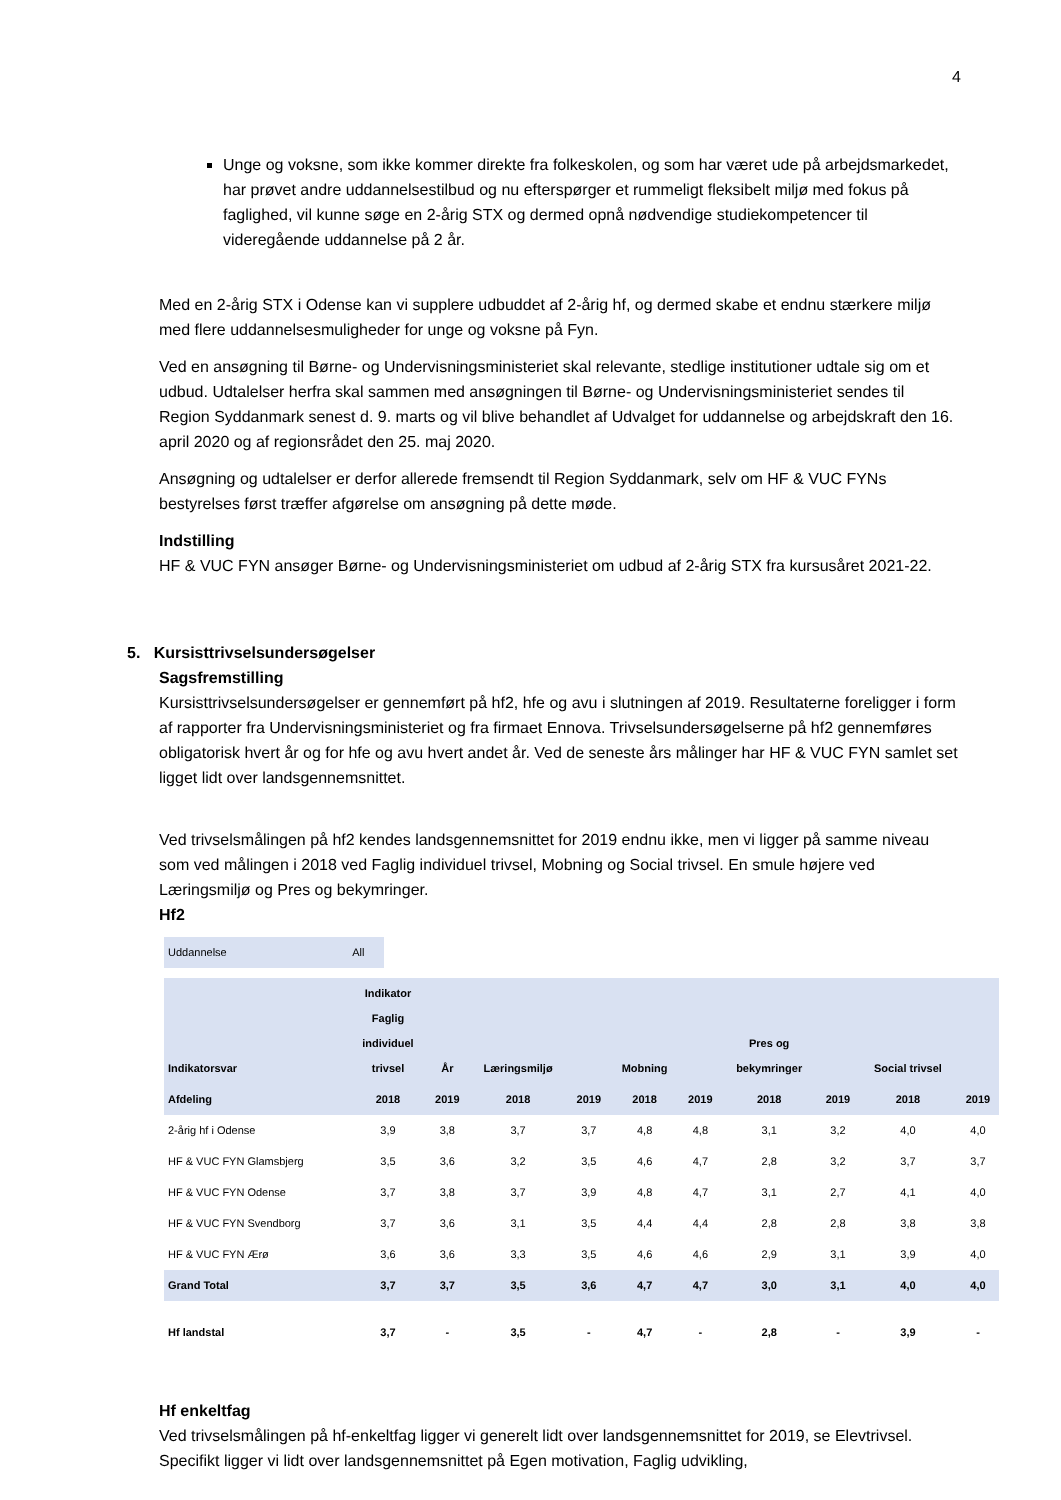4
Unge og voksne, som ikke kommer direkte fra folkeskolen, og som har været ude på arbejdsmarkedet, har prøvet andre uddannelsestilbud og nu efterspørger et rummeligt fleksibelt miljø med fokus på faglighed, vil kunne søge en 2-årig STX og dermed opnå nødvendige studiekompetencer til videregående uddannelse på 2 år.
Med en 2-årig STX i Odense kan vi supplere udbuddet af 2-årig hf, og dermed skabe et endnu stærkere miljø med flere uddannelsesmuligheder for unge og voksne på Fyn.
Ved en ansøgning til Børne- og Undervisningsministeriet skal relevante, stedlige institutioner udtale sig om et udbud. Udtalelser herfra skal sammen med ansøgningen til Børne- og Undervisningsministeriet sendes til Region Syddanmark senest d. 9. marts og vil blive behandlet af Udvalget for uddannelse og arbejdskraft den 16. april 2020 og af regionsrådet den 25. maj 2020.
Ansøgning og udtalelser er derfor allerede fremsendt til Region Syddanmark, selv om HF & VUC FYNs bestyrelses først træffer afgørelse om ansøgning på dette møde.
Indstilling
HF & VUC FYN ansøger Børne- og Undervisningsministeriet om udbud af 2-årig STX fra kursusåret 2021-22.
5. Kursisttrivselsundersøgelser
Sagsfremstilling
Kursisttrivselsundersøgelser er gennemført på hf2, hfe og avu i slutningen af 2019. Resultaterne foreligger i form af rapporter fra Undervisningsministeriet og fra firmaet Ennova. Trivselsundersøgelserne på hf2 gennemføres obligatorisk hvert år og for hfe og avu hvert andet år. Ved de seneste års målinger har HF & VUC FYN samlet set ligget lidt over landsgennemsnittet.
Ved trivselsmålingen på hf2 kendes landsgennemsnittet for 2019 endnu ikke, men vi ligger på samme niveau som ved målingen i 2018 ved Faglig individuel trivsel, Mobning og Social trivsel. En smule højere ved Læringsmiljø og Pres og bekymringer.
Hf2
| Uddannelse | All |
| Indikatorsvar | Indikator Faglig individuel trivsel | År | Læringsmiljø | | Mobning | | Pres og bekymringer | | Social trivsel | |
| --- | --- | --- | --- | --- | --- | --- | --- | --- | --- | --- |
| Afdeling | 2018 | 2019 | 2018 | 2019 | 2018 | 2019 | 2018 | 2019 | 2018 | 2019 |
| 2-årig hf i Odense | 3,9 | 3,8 | 3,7 | 3,7 | 4,8 | 4,8 | 3,1 | 3,2 | 4,0 | 4,0 |
| HF & VUC FYN Glamsbjerg | 3,5 | 3,6 | 3,2 | 3,5 | 4,6 | 4,7 | 2,8 | 3,2 | 3,7 | 3,7 |
| HF & VUC FYN Odense | 3,7 | 3,8 | 3,7 | 3,9 | 4,8 | 4,7 | 3,1 | 2,7 | 4,1 | 4,0 |
| HF & VUC FYN Svendborg | 3,7 | 3,6 | 3,1 | 3,5 | 4,4 | 4,4 | 2,8 | 2,8 | 3,8 | 3,8 |
| HF & VUC FYN Ærø | 3,6 | 3,6 | 3,3 | 3,5 | 4,6 | 4,6 | 2,9 | 3,1 | 3,9 | 4,0 |
| Grand Total | 3,7 | 3,7 | 3,5 | 3,6 | 4,7 | 4,7 | 3,0 | 3,1 | 4,0 | 4,0 |
| Hf landstal | 3,7 | - | 3,5 | - | 4,7 | - | 2,8 | - | 3,9 | - |
Hf enkeltfag
Ved trivselsmålingen på hf-enkeltfag ligger vi generelt lidt over landsgennemsnittet for 2019, se Elevtrivsel. Specifikt ligger vi lidt over landsgennemsnittet på Egen motivation, Faglig udvikling,